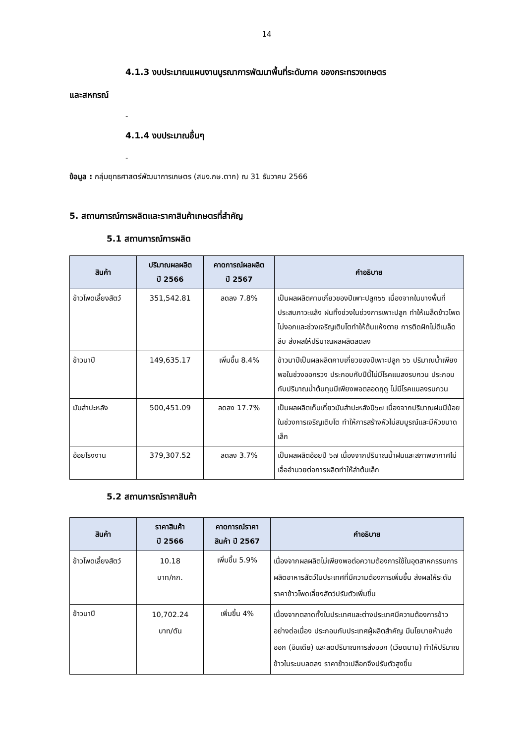14
4.1.3 งบประมาณแผนงานบูรณาการพัฒนาพื้นที่ระดับภาค ของกระทรวงเกษตร
และสหกรณ์
-
4.1.4 งบประมาณอื่นๆ
-
ข้อมูล : กลุ่มยุทธศาสตร์พัฒนาการเกษตร (สนง.กษ.ตาก) ณ 31 ธันวาคม 2566
5. สถานการณ์การผลิตและราคาสินค้าเกษตรที่สำคัญ
5.1 สถานการณ์การผลิต
| สินค้า | ปริมาณผลผลิต ปี 2566 | คาดการณ์ผลผลิต ปี 2567 | คำอธิบาย |
| --- | --- | --- | --- |
| ข้าวโพดเลี้ยงสัตว์ | 351,542.81 | ลดลง 7.8% | เป็นผลผลิตคาบเกี่ยวของปีเพาะปลูก๖๖ เนื่องจากในบางพื้นที่ประสบภาวะแล้ง ฝนทิ้งช่วงในช่วงการเพาะปลูก ทำให้เมล็ดข้าวโพดไม่งอกและช่วงเจริญเติบโตทำให้ต้นแห้งตาย การติดฝักไม่ดีเมล็ดลีบ ส่งผลให้ปริมาณผลผลิตลดลง |
| ข้าวนาปี | 149,635.17 | เพิ่มขึ้น 8.4% | ข้าวนาปีเป็นผลผลิตคาบเกี่ยวของปีเพาะปลูก ๖๖ ปริมาณน้ำเพียงพอในช่วงออกรวง ประกอบกับปีนี้ไม่มีโรคแมลงรบกวน ประกอบกับปริมาณน้ำต้นทุนมีเพียงพอตลอดฤดู ไม่มีโรคแมลงรบกวน |
| มันสำปะหลัง | 500,451.09 | ลดลง 17.7% | เป็นผลผลิตเก็บเกี่ยวมันสำปะหลังปี๖๗ เนื่องจากปริมาณฝนมีน้อยในช่วงการเจริญเติบโต ทำให้การสร้างหัวไม่สมบูรณ์และมีหัวขนาดเล็ก |
| อ้อยโรงงาน | 379,307.52 | ลดลง 3.7% | เป็นผลผลิตอ้อยปี ๖๗ เนื่องจากปริมาณน้ำฝนและสภาพอากาศไม่เอื้ออำนวยต่อการผลิตทำให้ลำต้นเล็ก |
5.2 สถานการณ์ราคาสินค้า
| สินค้า | ราคาสินค้า ปี 2566 | คาดการณ์ราคา สินค้า ปี 2567 | คำอธิบาย |
| --- | --- | --- | --- |
| ข้าวโพดเลี้ยงสัตว์ | 10.18 บาท/กก. | เพิ่มขึ้น 5.9% | เนื่องจากผลผลิตไม่เพียงพอต่อความต้องการใช้ในอุตสาหกรรมการผลิตอาหารสัตว์ในประเทศที่มีความต้องการเพิ่มขึ้น ส่งผลให้ระดับราคาข้าวโพดเลี้ยงสัตว์ปรับตัวเพิ่มขึ้น |
| ข้าวนาปี | 10,702.24 บาท/ตัน | เพิ่มขึ้น 4% | เนื่องจากตลาดทั้งในประเทศและต่างประเทศมีความต้องการข้าวอย่างต่อเนื่อง ประกอบกับประเทศผู้ผลิตสำคัญ มีนโยบายห้ามส่งออก (อินเดีย) และลดปริมาณการส่งออก (เวียดนาม) ทำให้ปริมาณข้าวในระบบลดลง ราคาข้าวเปลือกจึงปรับตัวสูงขึ้น |